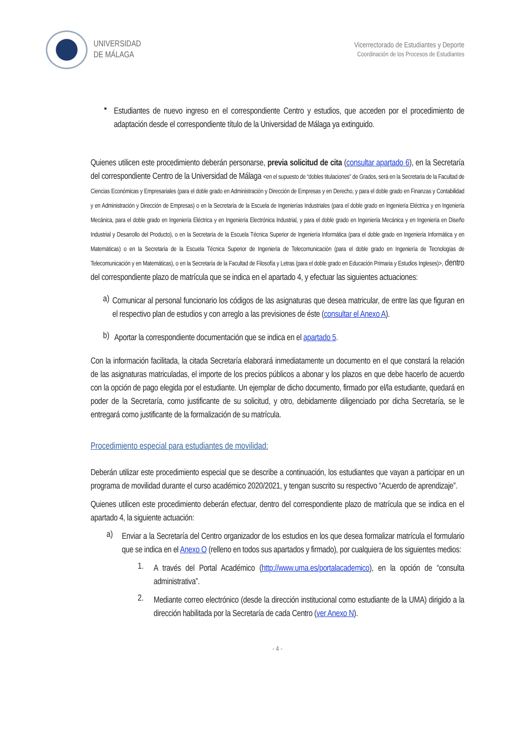UNIVERSIDAD
DE MÁLAGA
Vicerrectorado de Estudiantes y Deporte
Coordinación de los Procesos de Estudiantes
▪
Estudiantes de nuevo ingreso en el correspondiente Centro y estudios, que acceden por el procedimiento de adaptación desde el correspondiente título de la Universidad de Málaga ya extinguido.
Quienes utilicen este procedimiento deberán personarse, previa solicitud de cita (consultar apartado 6), en la Secretaría del correspondiente Centro de la Universidad de Málaga <en el supuesto de “dobles titulaciones” de Grados, será en la Secretaría de la Facultad de Ciencias Económicas y Empresariales (para el doble grado en Administración y Dirección de Empresas y en Derecho, y para el doble grado en Finanzas y Contabilidad y en Administración y Dirección de Empresas) o en la Secretaría de la Escuela de Ingenierías Industriales (para el doble grado en Ingeniería Eléctrica y en Ingeniería Mecánica, para el doble grado en Ingeniería Eléctrica y en Ingeniería Electrónica Industrial, y para el doble grado en Ingeniería Mecánica y en Ingeniería en Diseño Industrial y Desarrollo del Producto), o en la Secretaría de la Escuela Técnica Superior de Ingeniería Informática (para el doble grado en Ingeniería Informática y en Matemáticas) o en la Secretaría de la Escuela Técnica Superior de Ingeniería de Telecomunicación (para el doble grado en Ingeniería de Tecnologías de Telecomunicación y en Matemáticas), o en la Secretaría de la Facultad de Filosofía y Letras (para el doble grado en Educación Primaria y Estudios Ingleses)>, dentro del correspondiente plazo de matrícula que se indica en el apartado 4, y efectuar las siguientes actuaciones:
a)
Comunicar al personal funcionario los códigos de las asignaturas que desea matricular, de entre las que figuran en el respectivo plan de estudios y con arreglo a las previsiones de éste (consultar el Anexo A).
b)
Aportar la correspondiente documentación que se indica en el apartado 5.
Con la información facilitada, la citada Secretaría elaborará inmediatamente un documento en el que constará la relación de las asignaturas matriculadas, el importe de los precios públicos a abonar y los plazos en que debe hacerlo de acuerdo con la opción de pago elegida por el estudiante. Un ejemplar de dicho documento, firmado por el/la estudiante, quedará en poder de la Secretaría, como justificante de su solicitud, y otro, debidamente diligenciado por dicha Secretaría, se le entregará como justificante de la formalización de su matrícula.
Procedimiento especial para estudiantes de movilidad:
Deberán utilizar este procedimiento especial que se describe a continuación, los estudiantes que vayan a participar en un programa de movilidad durante el curso académico 2020/2021, y tengan suscrito su respectivo “Acuerdo de aprendizaje”.
Quienes utilicen este procedimiento deberán efectuar, dentro del correspondiente plazo de matrícula que se indica en el apartado 4, la siguiente actuación:
a)
Enviar a la Secretaría del Centro organizador de los estudios en los que desea formalizar matrícula el formulario que se indica en el Anexo O (relleno en todos sus apartados y firmado), por cualquiera de los siguientes medios:
1.
A través del Portal Académico (http://www.uma.es/portalacademico), en la opción de “consulta administrativa”.
2.
Mediante correo electrónico (desde la dirección institucional como estudiante de la UMA) dirigido a la dirección habilitada por la Secretaría de cada Centro (ver Anexo N).
- 4 -